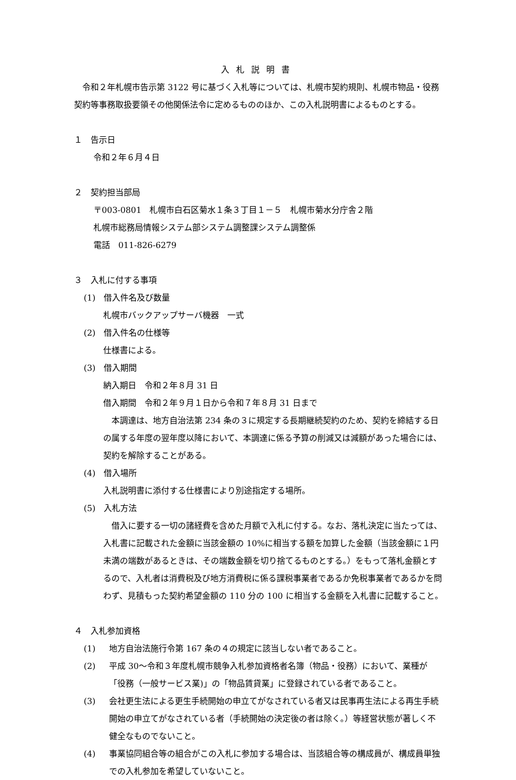入札説明書
　令和２年札幌市告示第 3122 号に基づく入札等については、札幌市契約規則、札幌市物品・役務契約等事務取扱要領その他関係法令に定めるもののほか、この入札説明書によるものとする。
１　告示日
令和２年６月４日
２　契約担当部局
〒003-0801　札幌市白石区菊水１条３丁目１－５　札幌市菊水分庁舎２階
札幌市総務局情報システム部システム調整課システム調整係
電話　011-826-6279
３　入札に付する事項
(1)　借入件名及び数量
札幌市バックアップサーバ機器　一式
(2)　借入件名の仕様等
仕様書による。
(3)　借入期間
納入期日　令和２年８月 31 日
借入期間　令和２年９月１日から令和７年８月 31 日まで
　本調達は、地方自治法第 234 条の３に規定する長期継続契約のため、契約を締結する日の属する年度の翌年度以降において、本調達に係る予算の削減又は減額があった場合には、契約を解除することがある。
(4)　借入場所
入札説明書に添付する仕様書により別途指定する場所。
(5)　入札方法
　借入に要する一切の諸経費を含めた月額で入札に付する。なお、落札決定に当たっては、入札書に記載された金額に当該金額の 10%に相当する額を加算した金額（当該金額に１円未満の端数があるときは、その端数金額を切り捨てるものとする。）をもって落札金額とするので、入札者は消費税及び地方消費税に係る課税事業者であるか免税事業者であるかを問わず、見積もった契約希望金額の 110 分の 100 に相当する金額を入札書に記載すること。
４　入札参加資格
(1) 地方自治法施行令第 167 条の４の規定に該当しない者であること。
(2) 平成 30～令和３年度札幌市競争入札参加資格者名簿（物品・役務）において、業種が「役務（一般サービス業)」の「物品賃貸業」に登録されている者であること。
(3) 会社更生法による更生手続開始の申立てがなされている者又は民事再生法による再生手続開始の申立てがなされている者（手続開始の決定後の者は除く。）等経営状態が著しく不健全なものでないこと。
(4) 事業協同組合等の組合がこの入札に参加する場合は、当該組合等の構成員が、構成員単独での入札参加を希望していないこと。